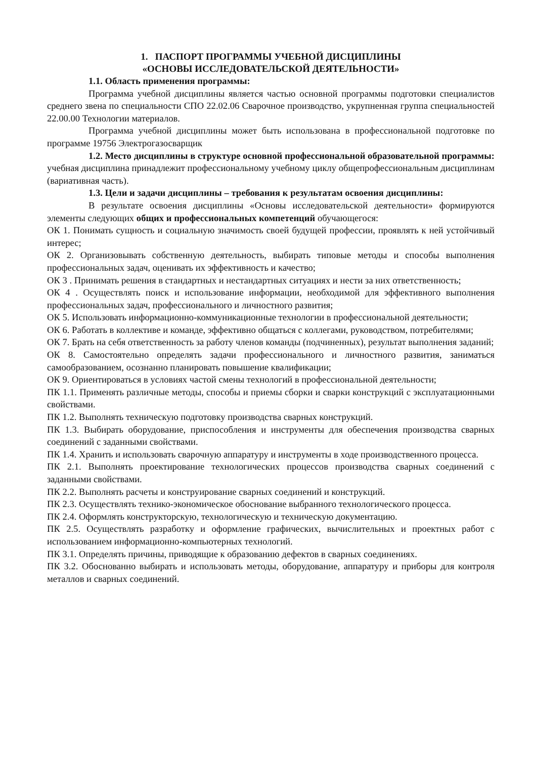1. ПАСПОРТ ПРОГРАММЫ УЧЕБНОЙ ДИСЦИПЛИНЫ
«ОСНОВЫ ИССЛЕДОВАТЕЛЬСКОЙ ДЕЯТЕЛЬНОСТИ»
1.1. Область применения программы:
Программа учебной дисциплины является частью основной программы подготовки специалистов среднего звена по специальности СПО 22.02.06 Сварочное производство, укрупненная группа специальностей 22.00.00 Технологии материалов.
Программа учебной дисциплины может быть использована в профессиональной подготовке по программе 19756 Электрогазосварщик
1.2. Место дисциплины в структуре основной профессиональной образовательной программы: учебная дисциплина принадлежит профессиональному учебному циклу общепрофессиональным дисциплинам (вариативная часть).
1.3. Цели и задачи дисциплины – требования к результатам освоения дисциплины:
В результате освоения дисциплины «Основы исследовательской деятельности» формируются элементы следующих общих и профессиональных компетенций обучающегося:
ОК 1. Понимать сущность и социальную значимость своей будущей профессии, проявлять к ней устойчивый интерес;
ОК 2. Организовывать собственную деятельность, выбирать типовые методы и способы выполнения профессиональных задач, оценивать их эффективность и качество;
ОК 3 . Принимать решения в стандартных и нестандартных ситуациях и нести за них ответственность;
ОК 4 . Осуществлять поиск и использование информации, необходимой для эффективного выполнения профессиональных задач, профессионального и личностного развития;
ОК 5. Использовать информационно-коммуникационные технологии в профессиональной деятельности;
ОК 6. Работать в коллективе и команде, эффективно общаться с коллегами, руководством, потребителями;
ОК 7. Брать на себя ответственность за работу членов команды (подчиненных), результат выполнения заданий;
ОК 8. Самостоятельно определять задачи профессионального и личностного развития, заниматься самообразованием, осознанно планировать повышение квалификации;
ОК 9. Ориентироваться в условиях частой смены технологий в профессиональной деятельности;
ПК 1.1. Применять различные методы, способы и приемы сборки и сварки конструкций с эксплуатационными свойствами.
ПК 1.2. Выполнять техническую подготовку производства сварных конструкций.
ПК 1.3. Выбирать оборудование, приспособления и инструменты для обеспечения производства сварных соединений с заданными свойствами.
ПК 1.4. Хранить и использовать сварочную аппаратуру и инструменты в ходе производственного процесса.
ПК 2.1. Выполнять проектирование технологических процессов производства сварных соединений с заданными свойствами.
ПК 2.2. Выполнять расчеты и конструирование сварных соединений и конструкций.
ПК 2.3. Осуществлять технико-экономическое обоснование выбранного технологического процесса.
ПК 2.4. Оформлять конструкторскую, технологическую и техническую документацию.
ПК 2.5. Осуществлять разработку и оформление графических, вычислительных и проектных работ с использованием информационно-компьютерных технологий.
ПК 3.1. Определять причины, приводящие к образованию дефектов в сварных соединениях.
ПК 3.2. Обоснованно выбирать и использовать методы, оборудование, аппаратуру и приборы для контроля металлов и сварных соединений.